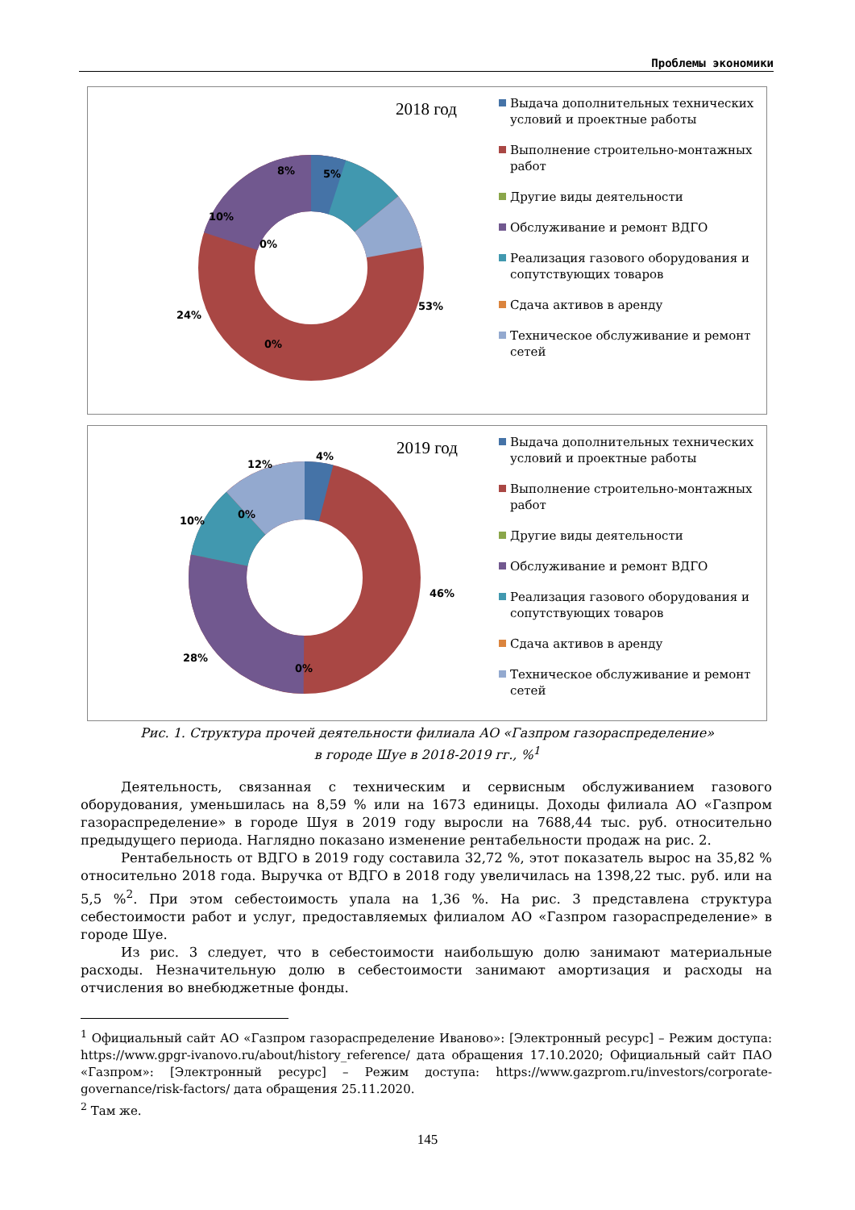Проблемы экономики
2018 год
8% 5%
10%
0%
24%
53%
0%
Выдача дополнительных технических условий и проектные работы
Выполнение строительно-монтажных работ
Другие виды деятельности
Обслуживание и ремонт ВДГО
Реализация газового оборудования и сопутствующих товаров
Сдача активов в аренду
Техническое обслуживание и ремонт сетей
2019 год
12%
4%
10%
0%
46%
28%
0%
Выдача дополнительных технических условий и проектные работы
Выполнение строительно-монтажных работ
Другие виды деятельности
Обслуживание и ремонт ВДГО
Реализация газового оборудования и сопутствующих товаров
Сдача активов в аренду
Техническое обслуживание и ремонт сетей
Рис. 1. Структура прочей деятельности филиала АО «Газпром газораспределение»
в городе Шуе в 2018-2019 гг., %<sup>1</sup>
Деятельность, связанная с техническим и сервисным обслуживанием газового оборудования, уменьшилась на 8,59 % или на 1673 единицы. Доходы филиала АО «Газпром газораспределение» в городе Шуя в 2019 году выросли на 7688,44 тыс. руб. относительно предыдущего периода. Наглядно показано изменение рентабельности продаж на рис. 2.
Рентабельность от ВДГО в 2019 году составила 32,72 %, этот показатель вырос на 35,82 % относительно 2018 года. Выручка от ВДГО в 2018 году увеличилась на 1398,22 тыс. руб. или на 5,5 %<sup>2</sup>. При этом себестоимость упала на 1,36 %. На рис. 3 представлена структура себестоимости работ и услуг, предоставляемых филиалом АО «Газпром газораспределение» в городе Шуе.
Из рис. 3 следует, что в себестоимости наибольшую долю занимают материальные расходы. Незначительную долю в себестоимости занимают амортизация и расходы на отчисления во внебюджетные фонды.
<sup>1</sup> Официальный сайт АО «Газпром газораспределение Иваново»: [Электронный ресурс] – Режим доступа: https://www.gpgr-ivanovo.ru/about/history_reference/ дата обращения 17.10.2020; Официальный сайт ПАО «Газпром»: [Электронный ресурс] – Режим доступа: https://www.gazprom.ru/investors/corporate-governance/risk-factors/ дата обращения 25.11.2020.
<sup>2</sup> Там же.
145